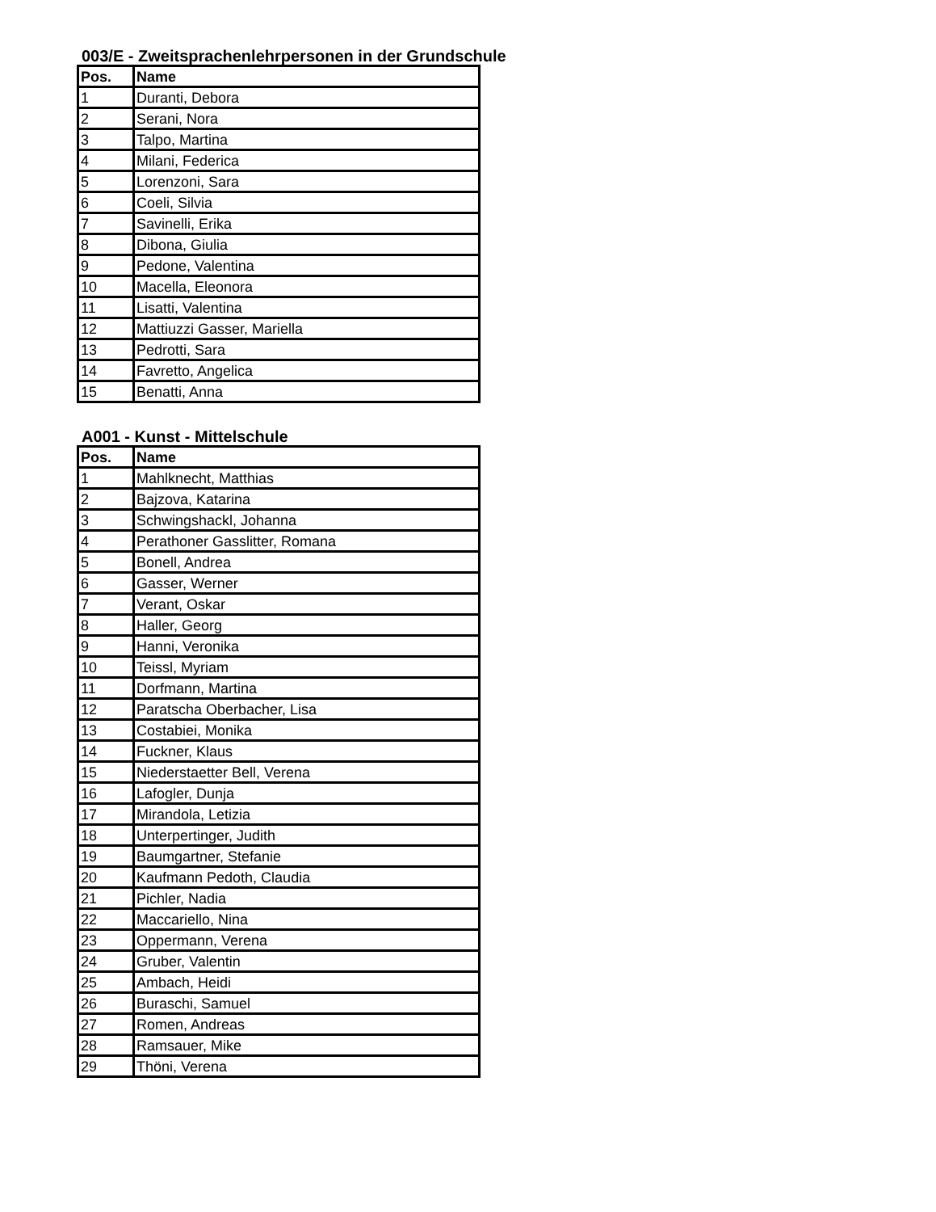003/E - Zweitsprachenlehrpersonen in der Grundschule
| Pos. | Name |
| --- | --- |
| 1 | Duranti, Debora |
| 2 | Serani, Nora |
| 3 | Talpo, Martina |
| 4 | Milani, Federica |
| 5 | Lorenzoni, Sara |
| 6 | Coeli, Silvia |
| 7 | Savinelli, Erika |
| 8 | Dibona, Giulia |
| 9 | Pedone, Valentina |
| 10 | Macella, Eleonora |
| 11 | Lisatti, Valentina |
| 12 | Mattiuzzi Gasser, Mariella |
| 13 | Pedrotti, Sara |
| 14 | Favretto, Angelica |
| 15 | Benatti, Anna |
A001 - Kunst - Mittelschule
| Pos. | Name |
| --- | --- |
| 1 | Mahlknecht, Matthias |
| 2 | Bajzova, Katarina |
| 3 | Schwingshackl, Johanna |
| 4 | Perathoner Gasslitter, Romana |
| 5 | Bonell, Andrea |
| 6 | Gasser, Werner |
| 7 | Verant, Oskar |
| 8 | Haller, Georg |
| 9 | Hanni, Veronika |
| 10 | Teissl, Myriam |
| 11 | Dorfmann, Martina |
| 12 | Paratscha Oberbacher, Lisa |
| 13 | Costabiei, Monika |
| 14 | Fuckner, Klaus |
| 15 | Niederstaetter Bell, Verena |
| 16 | Lafogler, Dunja |
| 17 | Mirandola, Letizia |
| 18 | Unterpertinger, Judith |
| 19 | Baumgartner, Stefanie |
| 20 | Kaufmann Pedoth, Claudia |
| 21 | Pichler, Nadia |
| 22 | Maccariello, Nina |
| 23 | Oppermann, Verena |
| 24 | Gruber, Valentin |
| 25 | Ambach, Heidi |
| 26 | Buraschi, Samuel |
| 27 | Romen, Andreas |
| 28 | Ramsauer, Mike |
| 29 | Thöni, Verena |